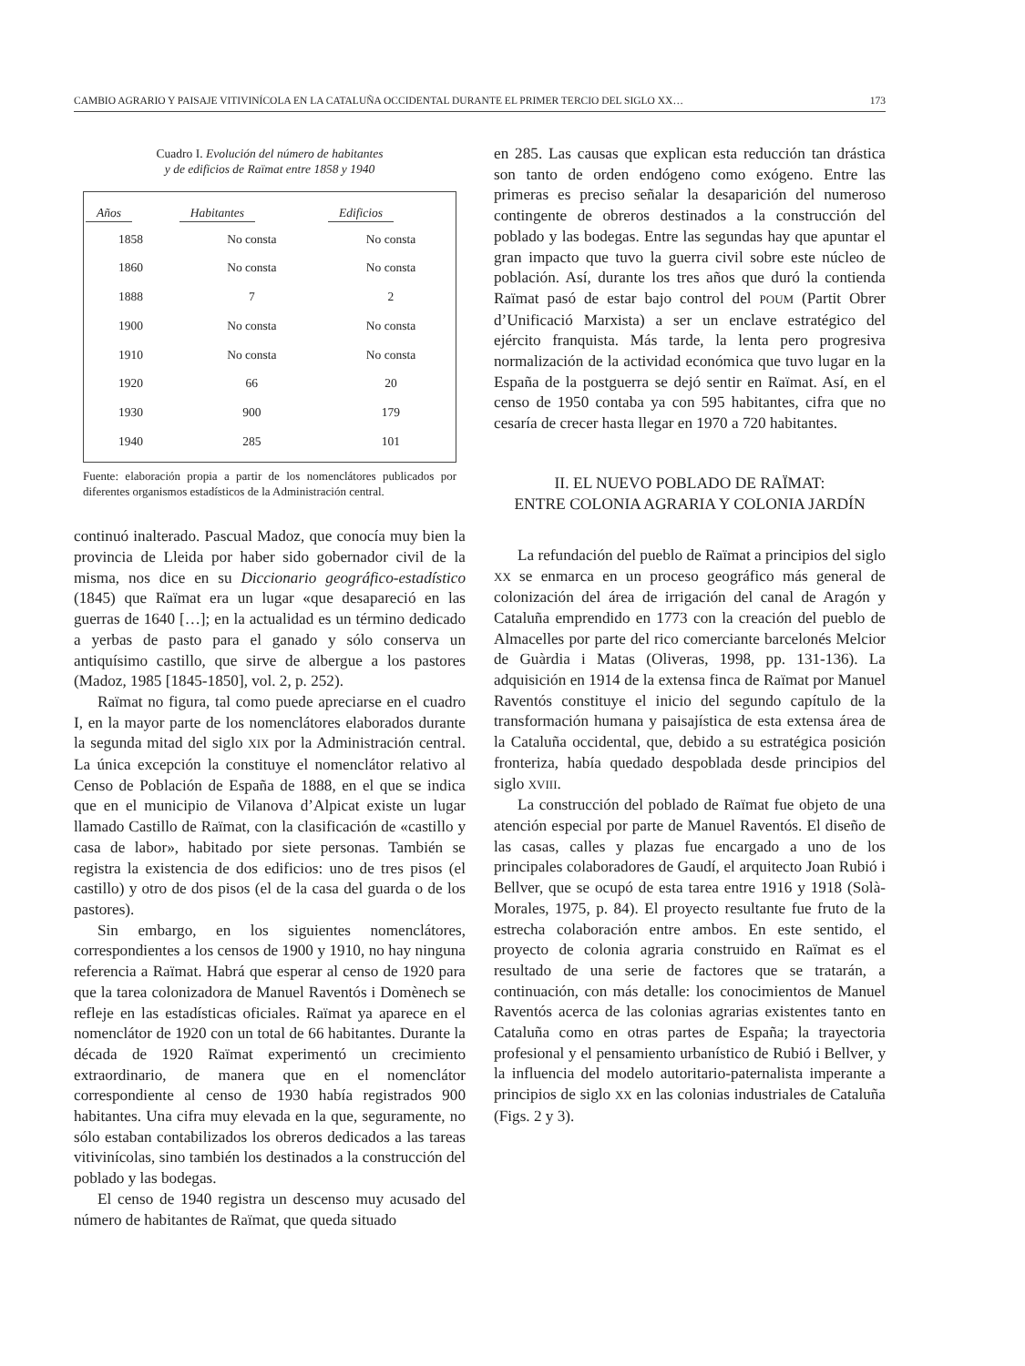CAMBIO AGRARIO Y PAISAJE VITIVINÍCOLA EN LA CATALUÑA OCCIDENTAL DURANTE EL PRIMER TERCIO DEL SIGLO XX… 173
Cuadro I. Evolución del número de habitantes
y de edificios de Raïmat entre 1858 y 1940
| Años | Habitantes | Edificios |
| --- | --- | --- |
| 1858 | No consta | No consta |
| 1860 | No consta | No consta |
| 1888 | 7 | 2 |
| 1900 | No consta | No consta |
| 1910 | No consta | No consta |
| 1920 | 66 | 20 |
| 1930 | 900 | 179 |
| 1940 | 285 | 101 |
Fuente: elaboración propia a partir de los nomenclátores publicados por diferentes organismos estadísticos de la Administración central.
continuó inalterado. Pascual Madoz, que conocía muy bien la provincia de Lleida por haber sido gobernador civil de la misma, nos dice en su Diccionario geográfico-estadístico (1845) que Raïmat era un lugar «que desapareció en las guerras de 1640 […]; en la actualidad es un término dedicado a yerbas de pasto para el ganado y sólo conserva un antiquísimo castillo, que sirve de albergue a los pastores (Madoz, 1985 [1845-1850], vol. 2, p. 252).
Raïmat no figura, tal como puede apreciarse en el cuadro I, en la mayor parte de los nomenclátores elaborados durante la segunda mitad del siglo XIX por la Administración central. La única excepción la constituye el nomenclátor relativo al Censo de Población de España de 1888, en el que se indica que en el municipio de Vilanova d’Alpicat existe un lugar llamado Castillo de Raïmat, con la clasificación de «castillo y casa de labor», habitado por siete personas. También se registra la existencia de dos edificios: uno de tres pisos (el castillo) y otro de dos pisos (el de la casa del guarda o de los pastores).
Sin embargo, en los siguientes nomenclátores, correspondientes a los censos de 1900 y 1910, no hay ninguna referencia a Raïmat. Habrá que esperar al censo de 1920 para que la tarea colonizadora de Manuel Raventós i Domènech se refleje en las estadísticas oficiales. Raïmat ya aparece en el nomenclátor de 1920 con un total de 66 habitantes. Durante la década de 1920 Raïmat experimentó un crecimiento extraordinario, de manera que en el nomenclátor correspondiente al censo de 1930 había registrados 900 habitantes. Una cifra muy elevada en la que, seguramente, no sólo estaban contabilizados los obreros dedicados a las tareas vitivinícolas, sino también los destinados a la construcción del poblado y las bodegas.
El censo de 1940 registra un descenso muy acusado del número de habitantes de Raïmat, que queda situado
en 285. Las causas que explican esta reducción tan drástica son tanto de orden endógeno como exógeno. Entre las primeras es preciso señalar la desaparición del numeroso contingente de obreros destinados a la construcción del poblado y las bodegas. Entre las segundas hay que apuntar el gran impacto que tuvo la guerra civil sobre este núcleo de población. Así, durante los tres años que duró la contienda Raïmat pasó de estar bajo control del POUM (Partit Obrer d’Unificació Marxista) a ser un enclave estratégico del ejército franquista. Más tarde, la lenta pero progresiva normalización de la actividad económica que tuvo lugar en la España de la postguerra se dejó sentir en Raïmat. Así, en el censo de 1950 contaba ya con 595 habitantes, cifra que no cesaría de crecer hasta llegar en 1970 a 720 habitantes.
II. EL NUEVO POBLADO DE RAÏMAT:
ENTRE COLONIA AGRARIA Y COLONIA JARDÍN
La refundación del pueblo de Raïmat a principios del siglo XX se enmarca en un proceso geográfico más general de colonización del área de irrigación del canal de Aragón y Cataluña emprendido en 1773 con la creación del pueblo de Almacelles por parte del rico comerciante barcelonés Melcior de Guàrdia i Matas (Oliveras, 1998, pp. 131-136). La adquisición en 1914 de la extensa finca de Raïmat por Manuel Raventós constituye el inicio del segundo capítulo de la transformación humana y paisajística de esta extensa área de la Cataluña occidental, que, debido a su estratégica posición fronteriza, había quedado despoblada desde principios del siglo XVIII.
La construcción del poblado de Raïmat fue objeto de una atención especial por parte de Manuel Raventós. El diseño de las casas, calles y plazas fue encargado a uno de los principales colaboradores de Gaudí, el arquitecto Joan Rubió i Bellver, que se ocupó de esta tarea entre 1916 y 1918 (Solà-Morales, 1975, p. 84). El proyecto resultante fue fruto de la estrecha colaboración entre ambos. En este sentido, el proyecto de colonia agraria construido en Raïmat es el resultado de una serie de factores que se tratarán, a continuación, con más detalle: los conocimientos de Manuel Raventós acerca de las colonias agrarias existentes tanto en Cataluña como en otras partes de España; la trayectoria profesional y el pensamiento urbanístico de Rubió i Bellver, y la influencia del modelo autoritario-paternalista imperante a principios de siglo XX en las colonias industriales de Cataluña (Figs. 2 y 3).